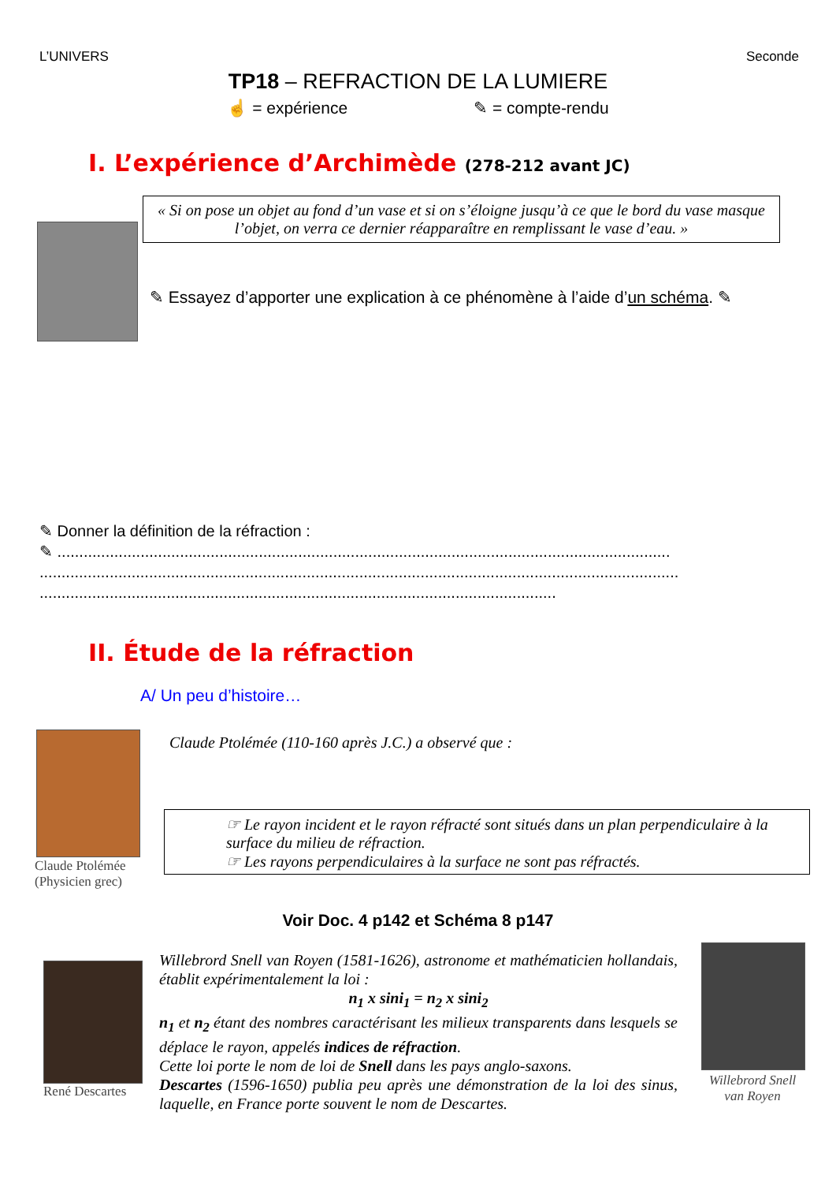L’UNIVERS Seconde
TP18 – REFRACTION DE LA LUMIERE
☝ = expérience ✎ = compte-rendu
I. L’expérience d’Archimède (278-212 avant JC)
« Si on pose un objet au fond d’un vase et si on s’éloigne jusqu’à ce que le bord du vase masque l’objet, on verra ce dernier réapparaître en remplissant le vase d’eau. »
✎ Essayez d’apporter une explication à ce phénomène à l’aide d’un schéma. ✎
✎ Donner la définition de la réfraction :
✎ ............................................................................................................................................
..................................................................................................................................................
......................................................................................................................
II. Étude de la réfraction
A/ Un peu d’histoire…
Claude Ptolémée
(Physicien grec)
Claude Ptolémée (110-160 après J.C.) a observé que :
☞ Le rayon incident et le rayon réfracté sont situés dans un plan perpendiculaire à la surface du milieu de réfraction.
☞ Les rayons perpendiculaires à la surface ne sont pas réfractés.
Voir Doc. 4 p142 et Schéma 8 p147
René Descartes
Willebrord Snell van Royen (1581-1626), astronome et mathématicien hollandais, établit expérimentalement la loi :
n<sub>1</sub> x sini<sub>1</sub> = n<sub>2</sub> x sini<sub>2</sub>
n<sub>1</sub> et n<sub>2</sub> étant des nombres caractérisant les milieux transparents dans lesquels se déplace le rayon, appelés indices de réfraction.
Cette loi porte le nom de loi de Snell dans les pays anglo-saxons.
Descartes (1596-1650) publia peu après une démonstration de la loi des sinus, laquelle, en France porte souvent le nom de Descartes.
Willebrord Snell van Royen